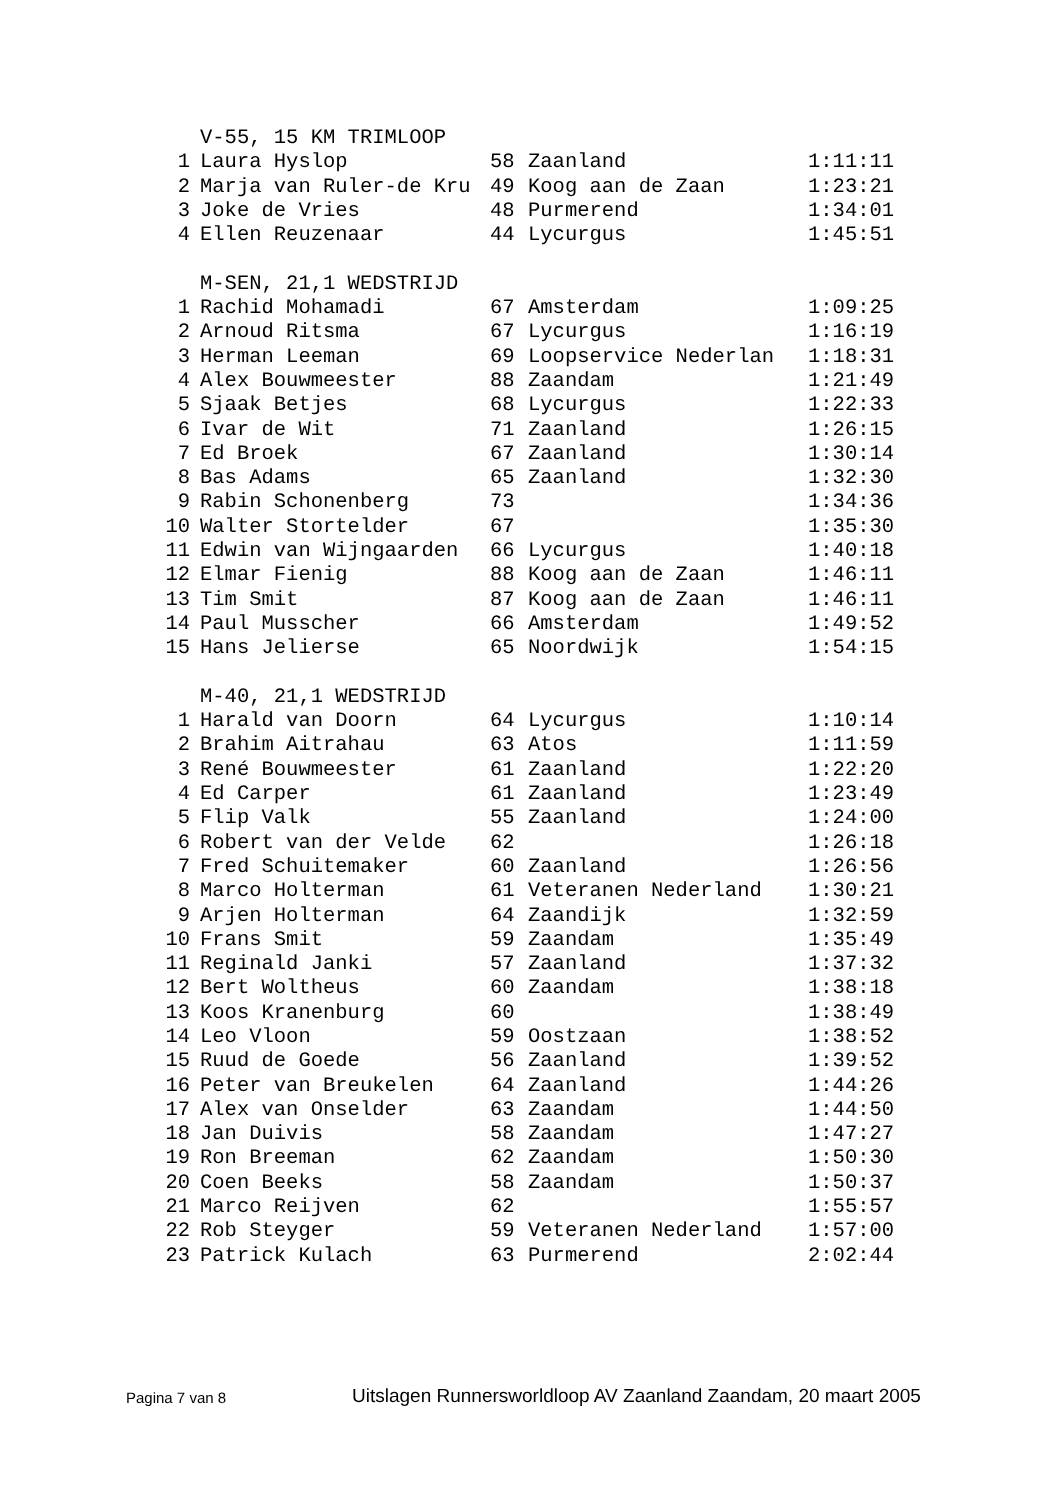| | V-55, 15 KM TRIMLOOP | | | |
| 1 | Laura Hyslop | 58 | Zaanland | 1:11:11 |
| 2 | Marja van Ruler-de Kru | 49 | Koog aan de Zaan | 1:23:21 |
| 3 | Joke de Vries | 48 | Purmerend | 1:34:01 |
| 4 | Ellen Reuzenaar | 44 | Lycurgus | 1:45:51 |
| | M-SEN, 21,1 WEDSTRIJD | | | |
| 1 | Rachid Mohamadi | 67 | Amsterdam | 1:09:25 |
| 2 | Arnoud Ritsma | 67 | Lycurgus | 1:16:19 |
| 3 | Herman Leeman | 69 | Loopservice Nederlan | 1:18:31 |
| 4 | Alex Bouwmeester | 88 | Zaandam | 1:21:49 |
| 5 | Sjaak Betjes | 68 | Lycurgus | 1:22:33 |
| 6 | Ivar de Wit | 71 | Zaanland | 1:26:15 |
| 7 | Ed Broek | 67 | Zaanland | 1:30:14 |
| 8 | Bas Adams | 65 | Zaanland | 1:32:30 |
| 9 | Rabin Schonenberg | 73 | | 1:34:36 |
| 10 | Walter Stortelder | 67 | | 1:35:30 |
| 11 | Edwin van Wijngaarden | 66 | Lycurgus | 1:40:18 |
| 12 | Elmar Fienig | 88 | Koog aan de Zaan | 1:46:11 |
| 13 | Tim Smit | 87 | Koog aan de Zaan | 1:46:11 |
| 14 | Paul Musscher | 66 | Amsterdam | 1:49:52 |
| 15 | Hans Jelierse | 65 | Noordwijk | 1:54:15 |
| | M-40, 21,1 WEDSTRIJD | | | |
| 1 | Harald van Doorn | 64 | Lycurgus | 1:10:14 |
| 2 | Brahim Aitrahau | 63 | Atos | 1:11:59 |
| 3 | René Bouwmeester | 61 | Zaanland | 1:22:20 |
| 4 | Ed Carper | 61 | Zaanland | 1:23:49 |
| 5 | Flip Valk | 55 | Zaanland | 1:24:00 |
| 6 | Robert van der Velde | 62 | | 1:26:18 |
| 7 | Fred Schuitemaker | 60 | Zaanland | 1:26:56 |
| 8 | Marco Holterman | 61 | Veteranen Nederland | 1:30:21 |
| 9 | Arjen Holterman | 64 | Zaandijk | 1:32:59 |
| 10 | Frans Smit | 59 | Zaandam | 1:35:49 |
| 11 | Reginald Janki | 57 | Zaanland | 1:37:32 |
| 12 | Bert Woltheus | 60 | Zaandam | 1:38:18 |
| 13 | Koos Kranenburg | 60 | | 1:38:49 |
| 14 | Leo Vloon | 59 | Oostzaan | 1:38:52 |
| 15 | Ruud de Goede | 56 | Zaanland | 1:39:52 |
| 16 | Peter van Breukelen | 64 | Zaanland | 1:44:26 |
| 17 | Alex van Onselder | 63 | Zaandam | 1:44:50 |
| 18 | Jan Duivis | 58 | Zaandam | 1:47:27 |
| 19 | Ron Breeman | 62 | Zaandam | 1:50:30 |
| 20 | Coen Beeks | 58 | Zaandam | 1:50:37 |
| 21 | Marco Reijven | 62 | | 1:55:57 |
| 22 | Rob Steyger | 59 | Veteranen Nederland | 1:57:00 |
| 23 | Patrick Kulach | 63 | Purmerend | 2:02:44 |
Pagina 7 van 8
Uitslagen Runnersworldloop AV Zaanland Zaandam, 20 maart 2005